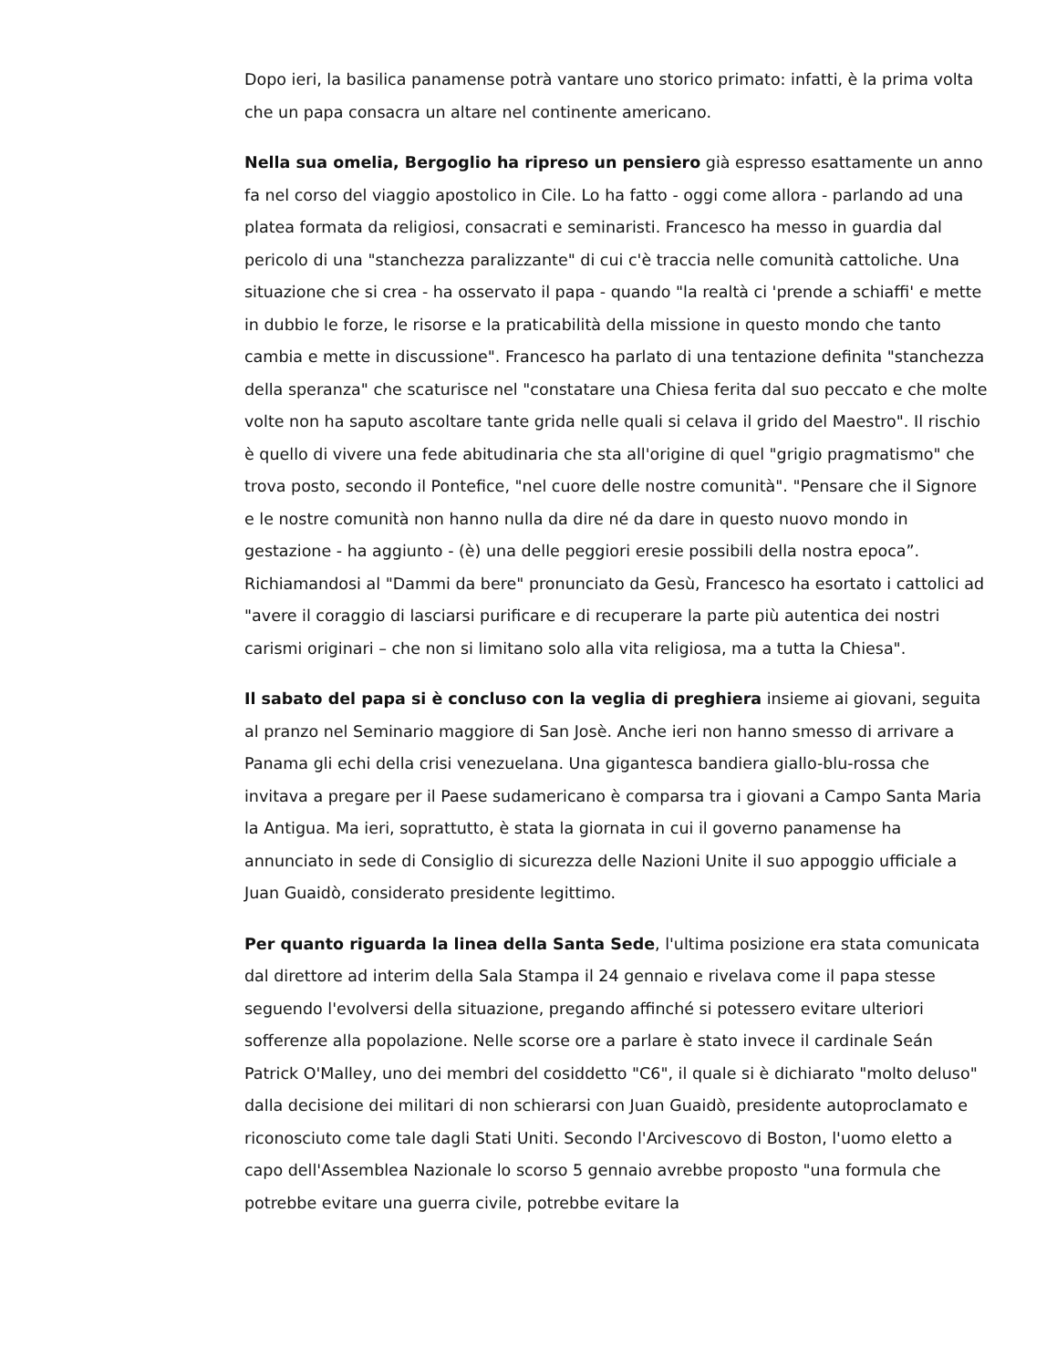Dopo ieri, la basilica panamense potrà vantare uno storico primato: infatti, è la prima volta che un papa consacra un altare nel continente americano.
Nella sua omelia, Bergoglio ha ripreso un pensiero già espresso esattamente un anno fa nel corso del viaggio apostolico in Cile. Lo ha fatto - oggi come allora - parlando ad una platea formata da religiosi, consacrati e seminaristi. Francesco ha messo in guardia dal pericolo di una "stanchezza paralizzante" di cui c'è traccia nelle comunità cattoliche. Una situazione che si crea - ha osservato il papa - quando "la realtà ci 'prende a schiaffi' e mette in dubbio le forze, le risorse e la praticabilità della missione in questo mondo che tanto cambia e mette in discussione". Francesco ha parlato di una tentazione definita "stanchezza della speranza" che scaturisce nel "constatare una Chiesa ferita dal suo peccato e che molte volte non ha saputo ascoltare tante grida nelle quali si celava il grido del Maestro". Il rischio è quello di vivere una fede abitudinaria che sta all'origine di quel "grigio pragmatismo" che trova posto, secondo il Pontefice, "nel cuore delle nostre comunità". "Pensare che il Signore e le nostre comunità non hanno nulla da dire né da dare in questo nuovo mondo in gestazione - ha aggiunto - (è) una delle peggiori eresie possibili della nostra epoca”. Richiamandosi al "Dammi da bere" pronunciato da Gesù, Francesco ha esortato i cattolici ad "avere il coraggio di lasciarsi purificare e di recuperare la parte più autentica dei nostri carismi originari – che non si limitano solo alla vita religiosa, ma a tutta la Chiesa".
Il sabato del papa si è concluso con la veglia di preghiera insieme ai giovani, seguita al pranzo nel Seminario maggiore di San Josè. Anche ieri non hanno smesso di arrivare a Panama gli echi della crisi venezuelana. Una gigantesca bandiera giallo-blu-rossa che invitava a pregare per il Paese sudamericano è comparsa tra i giovani a Campo Santa Maria la Antigua. Ma ieri, soprattutto, è stata la giornata in cui il governo panamense ha annunciato in sede di Consiglio di sicurezza delle Nazioni Unite il suo appoggio ufficiale a Juan Guaidò, considerato presidente legittimo.
Per quanto riguarda la linea della Santa Sede, l'ultima posizione era stata comunicata dal direttore ad interim della Sala Stampa il 24 gennaio e rivelava come il papa stesse seguendo l'evolversi della situazione, pregando affinché si potessero evitare ulteriori sofferenze alla popolazione. Nelle scorse ore a parlare è stato invece il cardinale Seán Patrick O'Malley, uno dei membri del cosiddetto "C6", il quale si è dichiarato "molto deluso" dalla decisione dei militari di non schierarsi con Juan Guaidò, presidente autoproclamato e riconosciuto come tale dagli Stati Uniti. Secondo l'Arcivescovo di Boston, l'uomo eletto a capo dell'Assemblea Nazionale lo scorso 5 gennaio avrebbe proposto "una formula che potrebbe evitare una guerra civile, potrebbe evitare la